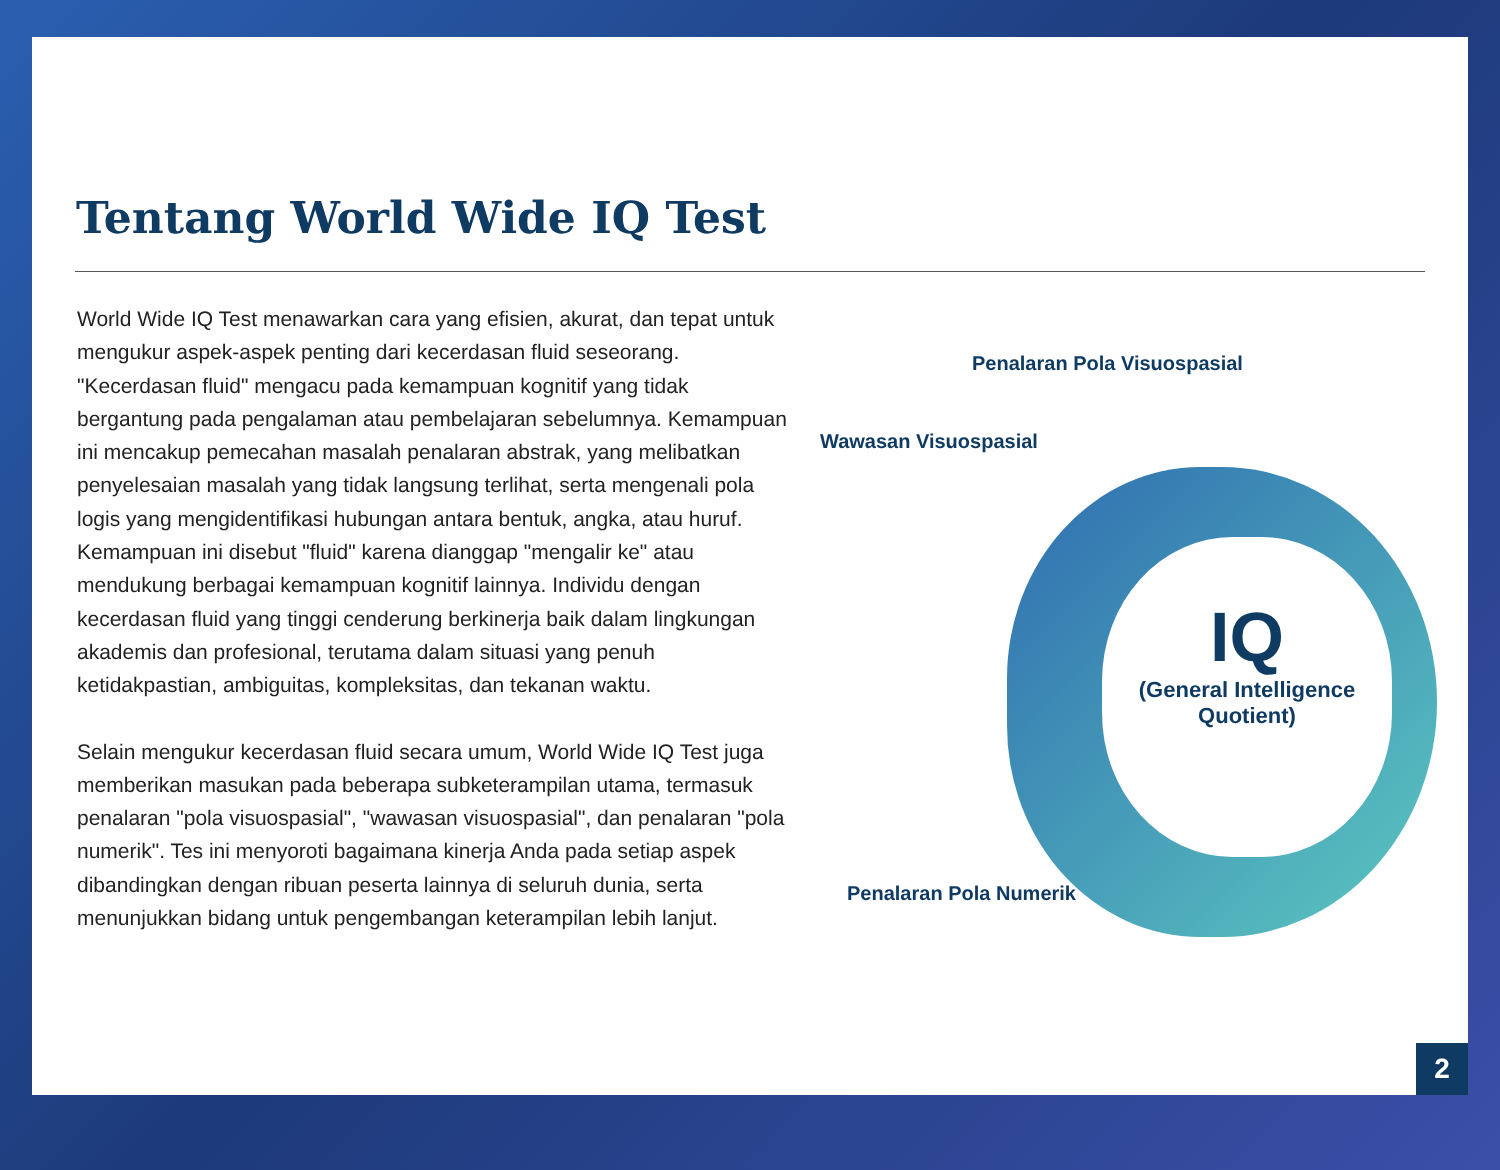Tentang World Wide IQ Test
World Wide IQ Test menawarkan cara yang efisien, akurat, dan tepat untuk mengukur aspek-aspek penting dari kecerdasan fluid seseorang. "Kecerdasan fluid" mengacu pada kemampuan kognitif yang tidak bergantung pada pengalaman atau pembelajaran sebelumnya. Kemampuan ini mencakup pemecahan masalah penalaran abstrak, yang melibatkan penyelesaian masalah yang tidak langsung terlihat, serta mengenali pola logis yang mengidentifikasi hubungan antara bentuk, angka, atau huruf. Kemampuan ini disebut "fluid" karena dianggap "mengalir ke" atau mendukung berbagai kemampuan kognitif lainnya. Individu dengan kecerdasan fluid yang tinggi cenderung berkinerja baik dalam lingkungan akademis dan profesional, terutama dalam situasi yang penuh ketidakpastian, ambiguitas, kompleksitas, dan tekanan waktu.
Selain mengukur kecerdasan fluid secara umum, World Wide IQ Test juga memberikan masukan pada beberapa subketerampilan utama, termasuk penalaran "pola visuospasial", "wawasan visuospasial", dan penalaran "pola numerik". Tes ini menyoroti bagaimana kinerja Anda pada setiap aspek dibandingkan dengan ribuan peserta lainnya di seluruh dunia, serta menunjukkan bidang untuk pengembangan keterampilan lebih lanjut.
Penalaran Pola Visuospasial
Wawasan Visuospasial
IQ
(General Intelligence
Quotient)
Penalaran Pola Numerik
2